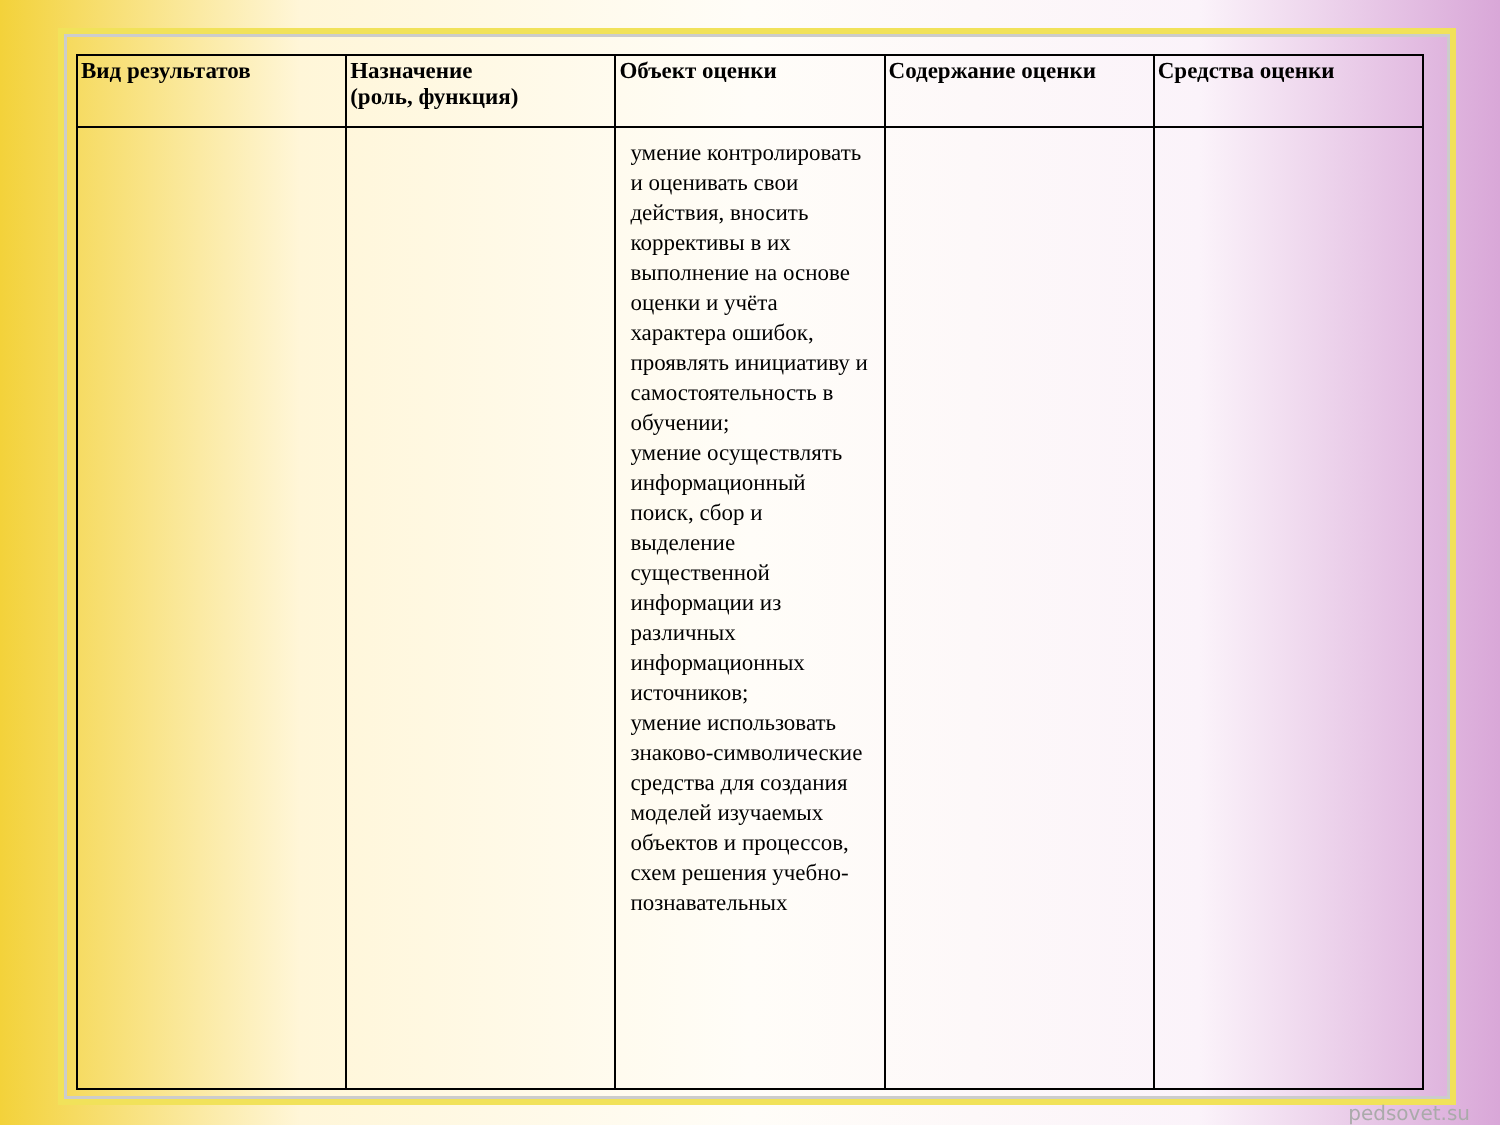| Вид результатов | Назначение (роль, функция) | Объект оценки | Содержание оценки | Средства оценки |
| --- | --- | --- | --- | --- |
| | | умение контролировать и оценивать свои действия, вносить коррективы в их выполнение на основе оценки и учёта характера ошибок, проявлять инициативу и самостоятельность в обучении; умение осуществлять информационный поиск, сбор и выделение существенной информации из различных информационных источников; умение использовать знаково-символические средства для создания моделей изучаемых объектов и процессов, схем решения учебно-познавательных | | |
pedsovet.su